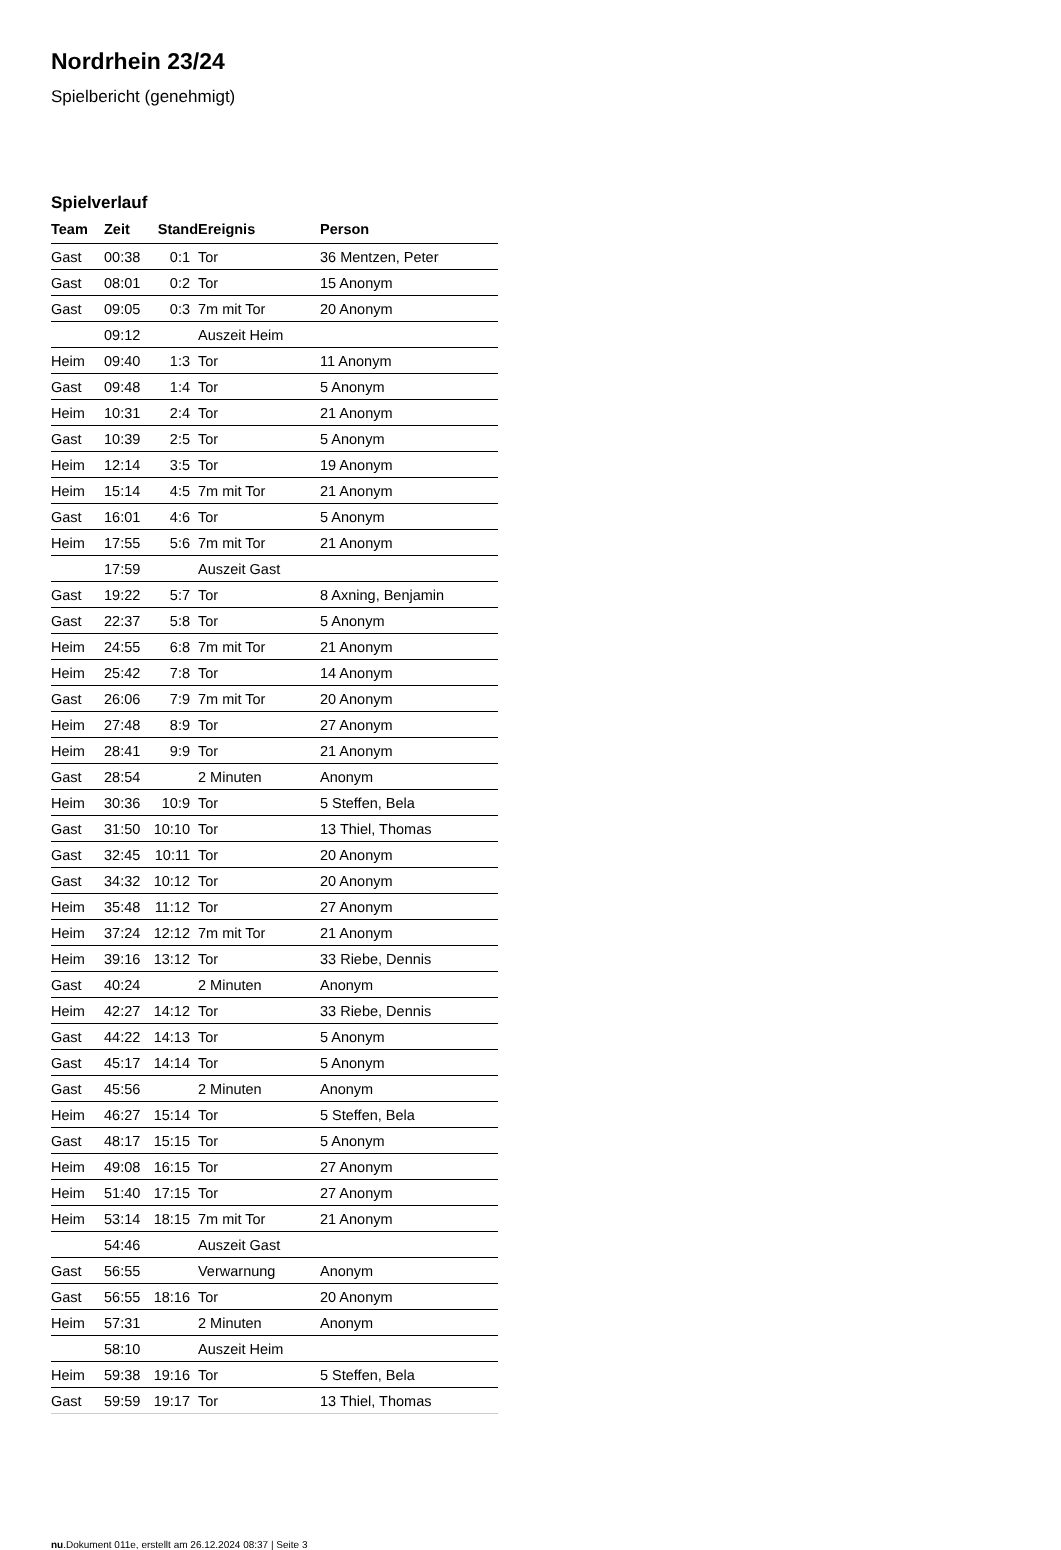Nordrhein 23/24
Spielbericht (genehmigt)
Spielverlauf
| Team | Zeit | Stand | Ereignis | Person |
| --- | --- | --- | --- | --- |
| Gast | 00:38 | 0:1 | Tor | 36 Mentzen, Peter |
| Gast | 08:01 | 0:2 | Tor | 15 Anonym |
| Gast | 09:05 | 0:3 | 7m mit Tor | 20 Anonym |
| | 09:12 | | Auszeit Heim | |
| Heim | 09:40 | 1:3 | Tor | 11 Anonym |
| Gast | 09:48 | 1:4 | Tor | 5 Anonym |
| Heim | 10:31 | 2:4 | Tor | 21 Anonym |
| Gast | 10:39 | 2:5 | Tor | 5 Anonym |
| Heim | 12:14 | 3:5 | Tor | 19 Anonym |
| Heim | 15:14 | 4:5 | 7m mit Tor | 21 Anonym |
| Gast | 16:01 | 4:6 | Tor | 5 Anonym |
| Heim | 17:55 | 5:6 | 7m mit Tor | 21 Anonym |
| | 17:59 | | Auszeit Gast | |
| Gast | 19:22 | 5:7 | Tor | 8 Axning, Benjamin |
| Gast | 22:37 | 5:8 | Tor | 5 Anonym |
| Heim | 24:55 | 6:8 | 7m mit Tor | 21 Anonym |
| Heim | 25:42 | 7:8 | Tor | 14 Anonym |
| Gast | 26:06 | 7:9 | 7m mit Tor | 20 Anonym |
| Heim | 27:48 | 8:9 | Tor | 27 Anonym |
| Heim | 28:41 | 9:9 | Tor | 21 Anonym |
| Gast | 28:54 | | 2 Minuten | Anonym |
| Heim | 30:36 | 10:9 | Tor | 5 Steffen, Bela |
| Gast | 31:50 | 10:10 | Tor | 13 Thiel, Thomas |
| Gast | 32:45 | 10:11 | Tor | 20 Anonym |
| Gast | 34:32 | 10:12 | Tor | 20 Anonym |
| Heim | 35:48 | 11:12 | Tor | 27 Anonym |
| Heim | 37:24 | 12:12 | 7m mit Tor | 21 Anonym |
| Heim | 39:16 | 13:12 | Tor | 33 Riebe, Dennis |
| Gast | 40:24 | | 2 Minuten | Anonym |
| Heim | 42:27 | 14:12 | Tor | 33 Riebe, Dennis |
| Gast | 44:22 | 14:13 | Tor | 5 Anonym |
| Gast | 45:17 | 14:14 | Tor | 5 Anonym |
| Gast | 45:56 | | 2 Minuten | Anonym |
| Heim | 46:27 | 15:14 | Tor | 5 Steffen, Bela |
| Gast | 48:17 | 15:15 | Tor | 5 Anonym |
| Heim | 49:08 | 16:15 | Tor | 27 Anonym |
| Heim | 51:40 | 17:15 | Tor | 27 Anonym |
| Heim | 53:14 | 18:15 | 7m mit Tor | 21 Anonym |
| | 54:46 | | Auszeit Gast | |
| Gast | 56:55 | | Verwarnung | Anonym |
| Gast | 56:55 | 18:16 | Tor | 20 Anonym |
| Heim | 57:31 | | 2 Minuten | Anonym |
| | 58:10 | | Auszeit Heim | |
| Heim | 59:38 | 19:16 | Tor | 5 Steffen, Bela |
| Gast | 59:59 | 19:17 | Tor | 13 Thiel, Thomas |
nu.Dokument 011e, erstellt am 26.12.2024 08:37 | Seite 3